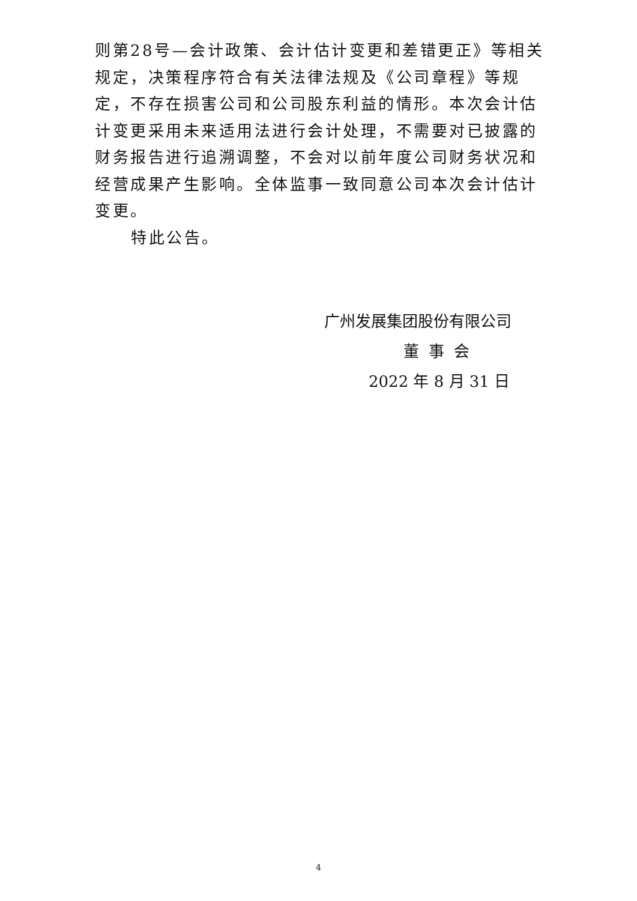则第28号—会计政策、会计估计变更和差错更正》等相关规定，决策程序符合有关法律法规及《公司章程》等规定，不存在损害公司和公司股东利益的情形。本次会计估计变更采用未来适用法进行会计处理，不需要对已披露的财务报告进行追溯调整，不会对以前年度公司财务状况和经营成果产生影响。全体监事一致同意公司本次会计估计变更。
特此公告。
广州发展集团股份有限公司
董事会
2022 年 8 月 31 日
4